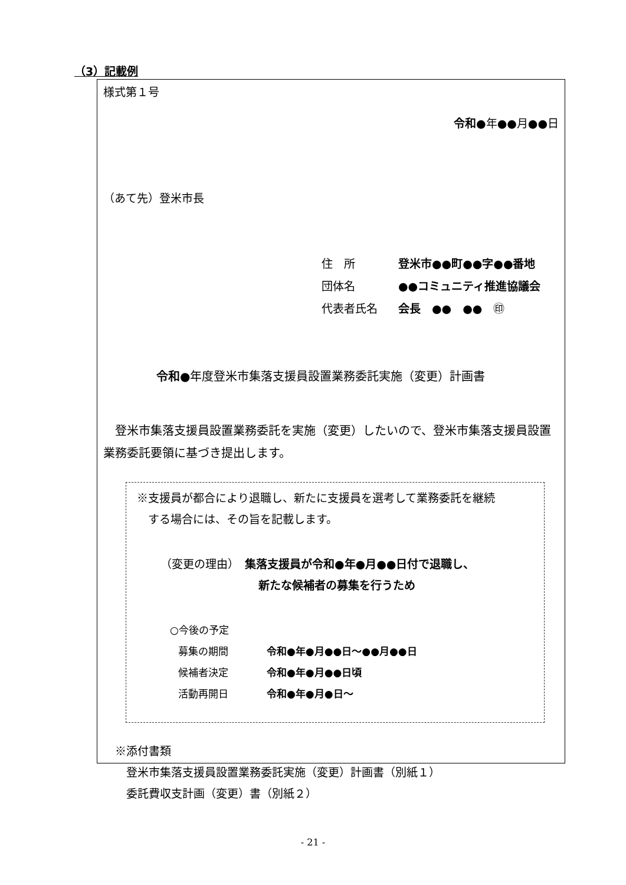（3）記載例
様式第１号
令和●年●●月●●日
（あて先）登米市長
住　所 登米市●●町●●字●●番地
団体名 ●●コミュニティ推進協議会
代表者氏名 会長　●●　●●　㊞
令和●年度登米市集落支援員設置業務委託実施（変更）計画書
　登米市集落支援員設置業務委託を実施（変更）したいので、登米市集落支援員設置業務委託要領に基づき提出します。
※支援員が都合により退職し、新たに支援員を選考して業務委託を継続
　する場合には、その旨を記載します。
（変更の理由）　集落支援員が令和●年●月●●日付で退職し、
新たな候補者の募集を行うため
○今後の予定
募集の期間 令和●年●月●●日～●●月●●日
候補者決定 令和●年●月●●日頃
活動再開日 令和●年●月●日～
※添付書類
　登米市集落支援員設置業務委託実施（変更）計画書（別紙１）
　委託費収支計画（変更）書（別紙２）
- 21 -